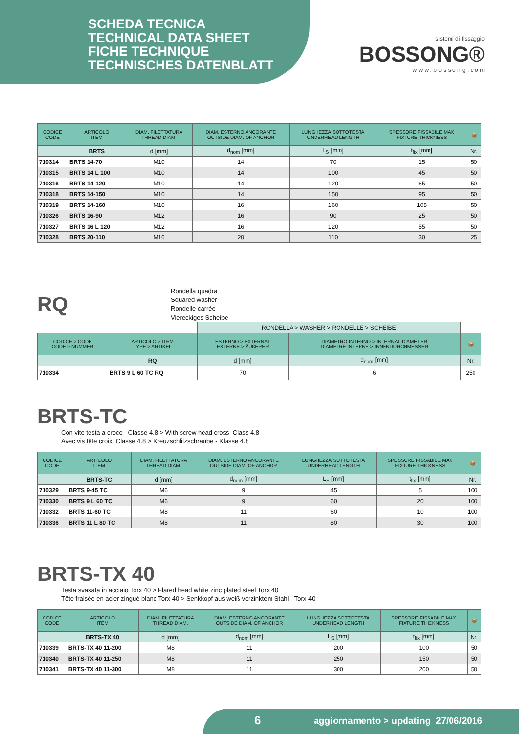SCHEDA TECNICA
TECHNICAL DATA SHEET
FICHE TECHNIQUE
TECHNISCHES DATENBLATT
sistemi di fissaggio
BOSSONG®
w w w . b o s s o n g . c o m
| CODICE CODE | ARTICOLO ITEM | DIAM. FILETTATURA THREAD DIAM. | DIAM. ESTERNO ANCORANTE OUTSIDE DIAM. OF ANCHOR | LUNGHEZZA SOTTOTESTA UNDERHEAD LENGTH | SPESSORE FISSABILE MAX FIXTURE THICKNESS | 📦 |
| --- | --- | --- | --- | --- | --- | --- |
| | BRTS | d [mm] | d<sub>nom</sub> [mm] | L<sub>S</sub> [mm] | t<sub>fix</sub> [mm] | Nr. |
| 710314 | BRTS 14-70 | M10 | 14 | 70 | 15 | 50 |
| 710315 | BRTS 14 L 100 | M10 | 14 | 100 | 45 | 50 |
| 710316 | BRTS 14-120 | M10 | 14 | 120 | 65 | 50 |
| 710318 | BRTS 14-150 | M10 | 14 | 150 | 95 | 50 |
| 710319 | BRTS 14-160 | M10 | 16 | 160 | 105 | 50 |
| 710326 | BRTS 16-90 | M12 | 16 | 90 | 25 | 50 |
| 710327 | BRTS 16 L 120 | M12 | 16 | 120 | 55 | 50 |
| 710328 | BRTS 20-110 | M16 | 20 | 110 | 30 | 25 |
RQ
Rondella quadra
Squared washer
Rondelle carrée
Viereckiges Scheibe
| | | RONDELLA > WASHER > RONDELLE > SCHEIBE | | |
| CODICE > CODE CODE > NUMMER | ARTICOLO > ITEM TYPE > ARTIKEL | ESTERNO > EXTERNAL EXTERNE > ÄUßERER | DIAMETRO INTERNO > INTERNAL DIAMETER DIAMÈTRE INTERNE > INNENDURCHMESSER | 📦 |
| | RQ | d [mm] | d<sub>nom</sub> [mm] | Nr. |
| 710334 | BRTS 9 L 60 TC RQ | 70 | 6 | 250 |
BRTS-TC
Con vite testa a croce Classe 4.8 > With screw head cross Class 4.8
Avec vis tête croix Classe 4.8 > Kreuzschlitzschraube - Klasse 4.8
| CODICE CODE | ARTICOLO ITEM | DIAM. FILETTATURA THREAD DIAM. | DIAM. ESTERNO ANCORANTE OUTSIDE DIAM. OF ANCHOR | LUNGHEZZA SOTTOTESTA UNDERHEAD LENGTH | SPESSORE FISSABILE MAX FIXTURE THICKNESS | 📦 |
| --- | --- | --- | --- | --- | --- | --- |
| | BRTS-TC | d [mm] | d<sub>nom</sub> [mm] | L<sub>S</sub> [mm] | t<sub>fix</sub> [mm] | Nr. |
| 710329 | BRTS 9-45 TC | M6 | 9 | 45 | 5 | 100 |
| 710330 | BRTS 9 L 60 TC | M6 | 9 | 60 | 20 | 100 |
| 710332 | BRTS 11-60 TC | M8 | 11 | 60 | 10 | 100 |
| 710336 | BRTS 11 L 80 TC | M8 | 11 | 80 | 30 | 100 |
BRTS-TX 40
Testa svasata in acciaio Torx 40 > Flared head white zinc plated steel Torx 40
Tête fraisée en acier zingué blanc Torx 40 > Senkkopf aus weiß verzinktem Stahl - Torx 40
| CODICE CODE | ARTICOLO ITEM | DIAM. FILETTATURA THREAD DIAM. | DIAM. ESTERNO ANCORANTE OUTSIDE DIAM. OF ANCHOR | LUNGHEZZA SOTTOTESTA UNDERHEAD LENGTH | SPESSORE FISSABILE MAX FIXTURE THICKNESS | 📦 |
| --- | --- | --- | --- | --- | --- | --- |
| | BRTS-TX 40 | d [mm] | d<sub>nom</sub> [mm] | L<sub>S</sub> [mm] | t<sub>fix</sub> [mm] | Nr. |
| 710339 | BRTS-TX 40 11-200 | M8 | 11 | 200 | 100 | 50 |
| 710340 | BRTS-TX 40 11-250 | M8 | 11 | 250 | 150 | 50 |
| 710341 | BRTS-TX 40 11-300 | M8 | 11 | 300 | 200 | 50 |
6 aggiornamento > updating 27/06/2016